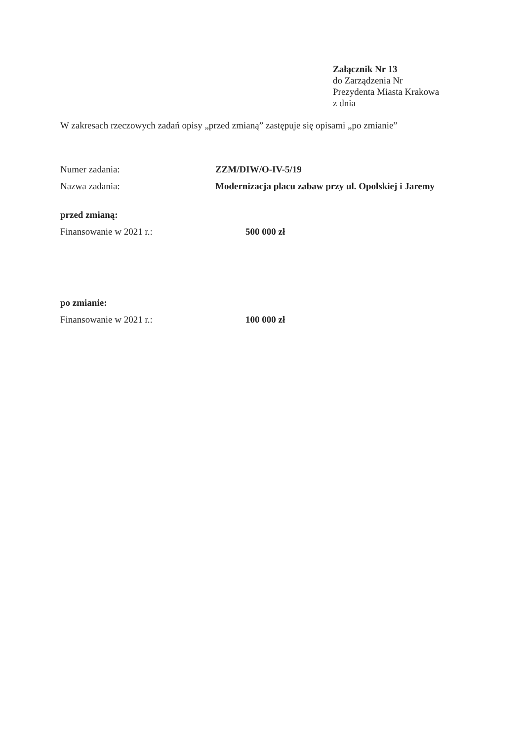Załącznik Nr 13
do Zarządzenia Nr
Prezydenta Miasta Krakowa
z dnia
W zakresach rzeczowych zadań opisy „przed zmianą” zastępuje się opisami „po zmianie”
Numer zadania: ZZM/DIW/O-IV-5/19
Nazwa zadania: Modernizacja placu zabaw przy ul. Opolskiej i Jaremy
przed zmianą:
Finansowanie w 2021 r.: 500 000 zł
po zmianie:
Finansowanie w 2021 r.: 100 000 zł